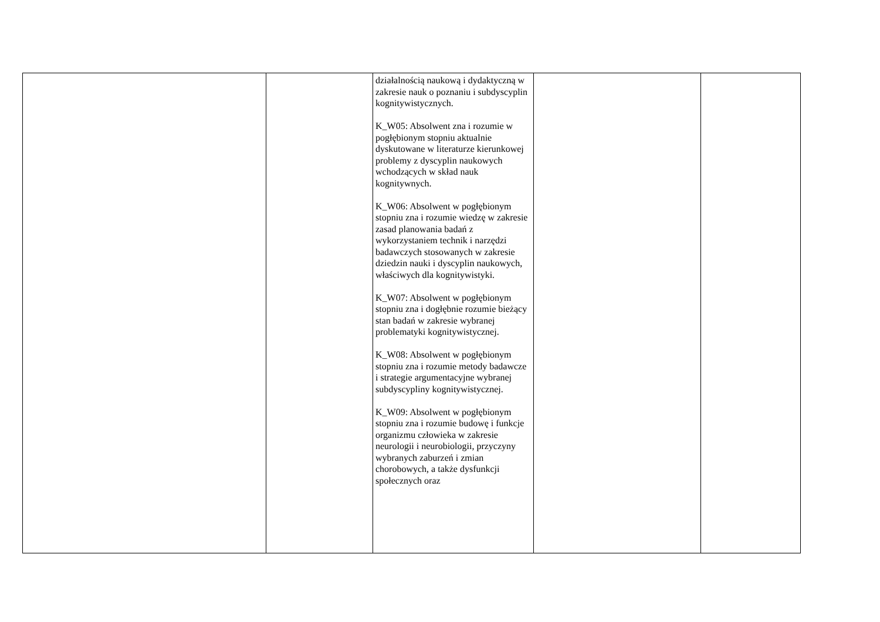| | | działalnością naukową i dydaktyczną w zakresie nauk o poznaniu i subdyscyplin kognitywistycznych. K_W05: Absolwent zna i rozumie w pogłębionym stopniu aktualnie dyskutowane w literaturze kierunkowej problemy z dyscyplin naukowych wchodzących w skład nauk kognitywnych. K_W06: Absolwent w pogłębionym stopniu zna i rozumie wiedzę w zakresie zasad planowania badań z wykorzystaniem technik i narzędzi badawczych stosowanych w zakresie dziedzin nauki i dyscyplin naukowych, właściwych dla kognitywistyki. K_W07: Absolwent w pogłębionym stopniu zna i dogłębnie rozumie bieżący stan badań w zakresie wybranej problematyki kognitywistycznej. K_W08: Absolwent w pogłębionym stopniu zna i rozumie metody badawcze i strategie argumentacyjne wybranej subdyscypliny kognitywistycznej. K_W09: Absolwent w pogłębionym stopniu zna i rozumie budowę i funkcje organizmu człowieka w zakresie neurologii i neurobiologii, przyczyny wybranych zaburzeń i zmian chorobowych, a także dysfunkcji społecznych oraz | | |